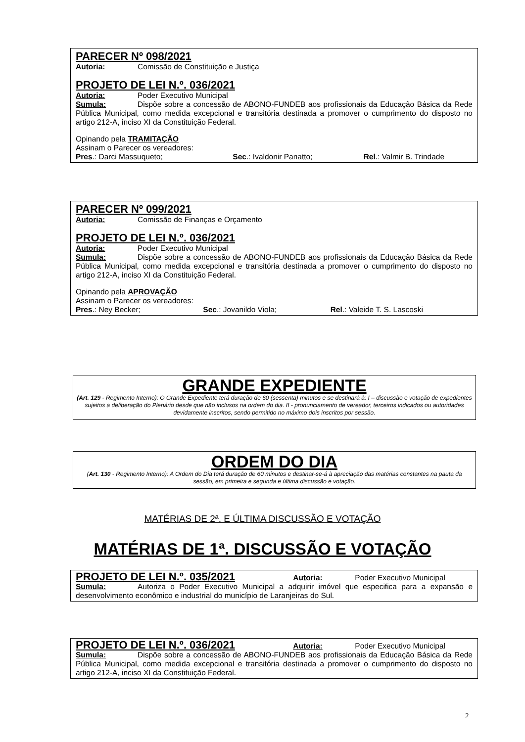PARECER Nº 098/2021
Autoria: Comissão de Constituição e Justiça
PROJETO DE LEI N.º. 036/2021
Autoria: Poder Executivo Municipal
Sumula: Dispõe sobre a concessão de ABONO-FUNDEB aos profissionais da Educação Básica da Rede Pública Municipal, como medida excepcional e transitória destinada a promover o cumprimento do disposto no artigo 212-A, inciso XI da Constituição Federal.
Opinando pela TRAMITAÇÃO
Assinam o Parecer os vereadores:
Pres.: Darci Massuqueto; Sec.: Ivaldonir Panatto; Rel.: Valmir B. Trindade
PARECER Nº 099/2021
Autoria: Comissão de Finanças e Orçamento
PROJETO DE LEI N.º. 036/2021
Autoria: Poder Executivo Municipal
Sumula: Dispõe sobre a concessão de ABONO-FUNDEB aos profissionais da Educação Básica da Rede Pública Municipal, como medida excepcional e transitória destinada a promover o cumprimento do disposto no artigo 212-A, inciso XI da Constituição Federal.
Opinando pela APROVAÇÃO
Assinam o Parecer os vereadores:
Pres.: Ney Becker; Sec.: Jovanildo Viola; Rel.: Valeide T. S. Lascoski
GRANDE EXPEDIENTE
(Art. 129 - Regimento Interno): O Grande Expediente terá duração de 60 (sessenta) minutos e se destinará à: I – discussão e votação de expedientes sujeitos a deliberação do Plenário desde que não inclusos na ordem do dia. II - pronunciamento de vereador, terceiros indicados ou autoridades devidamente inscritos, sendo permitido no máximo dois inscritos por sessão.
ORDEM DO DIA
(Art. 130 - Regimento Interno): A Ordem do Dia terá duração de 60 minutos e destinar-se-á à apreciação das matérias constantes na pauta da sessão, em primeira e segunda e última discussão e votação.
MATÉRIAS DE 2ª. E ÚLTIMA DISCUSSÃO E VOTAÇÃO
MATÉRIAS DE 1ª. DISCUSSÃO E VOTAÇÃO
PROJETO DE LEI N.º. 035/2021 Autoria: Poder Executivo Municipal
Sumula: Autoriza o Poder Executivo Municipal a adquirir imóvel que especifica para a expansão e desenvolvimento econômico e industrial do município de Laranjeiras do Sul.
PROJETO DE LEI N.º. 036/2021 Autoria: Poder Executivo Municipal
Sumula: Dispõe sobre a concessão de ABONO-FUNDEB aos profissionais da Educação Básica da Rede Pública Municipal, como medida excepcional e transitória destinada a promover o cumprimento do disposto no artigo 212-A, inciso XI da Constituição Federal.
2